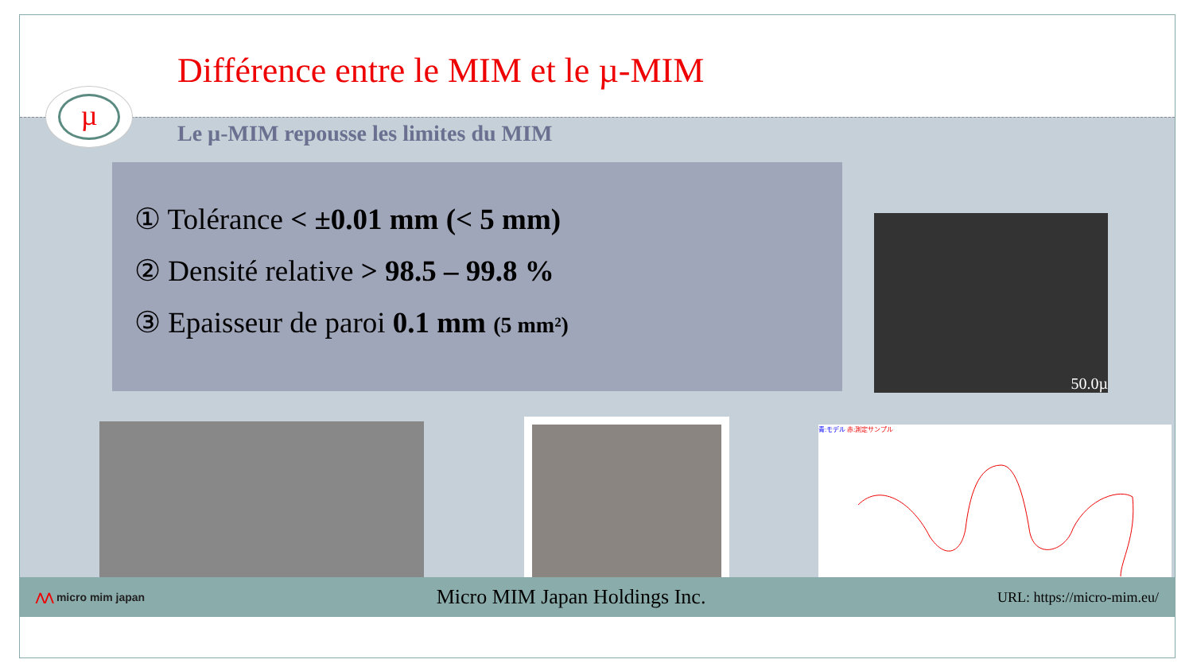Différence entre le MIM et le µ-MIM
µ
Le µ-MIM repousse les limites du MIM
① Tolérance < ±0.01 mm (< 5 mm)
② Densité relative > 98.5 – 99.8 %
③ Epaisseur de paroi 0.1 mm (5 mm²)
50.0µ
青:モデル 赤:測定サンプル
⋀⋀ micro mim japan Micro MIM Japan Holdings Inc. URL: https://micro-mim.eu/